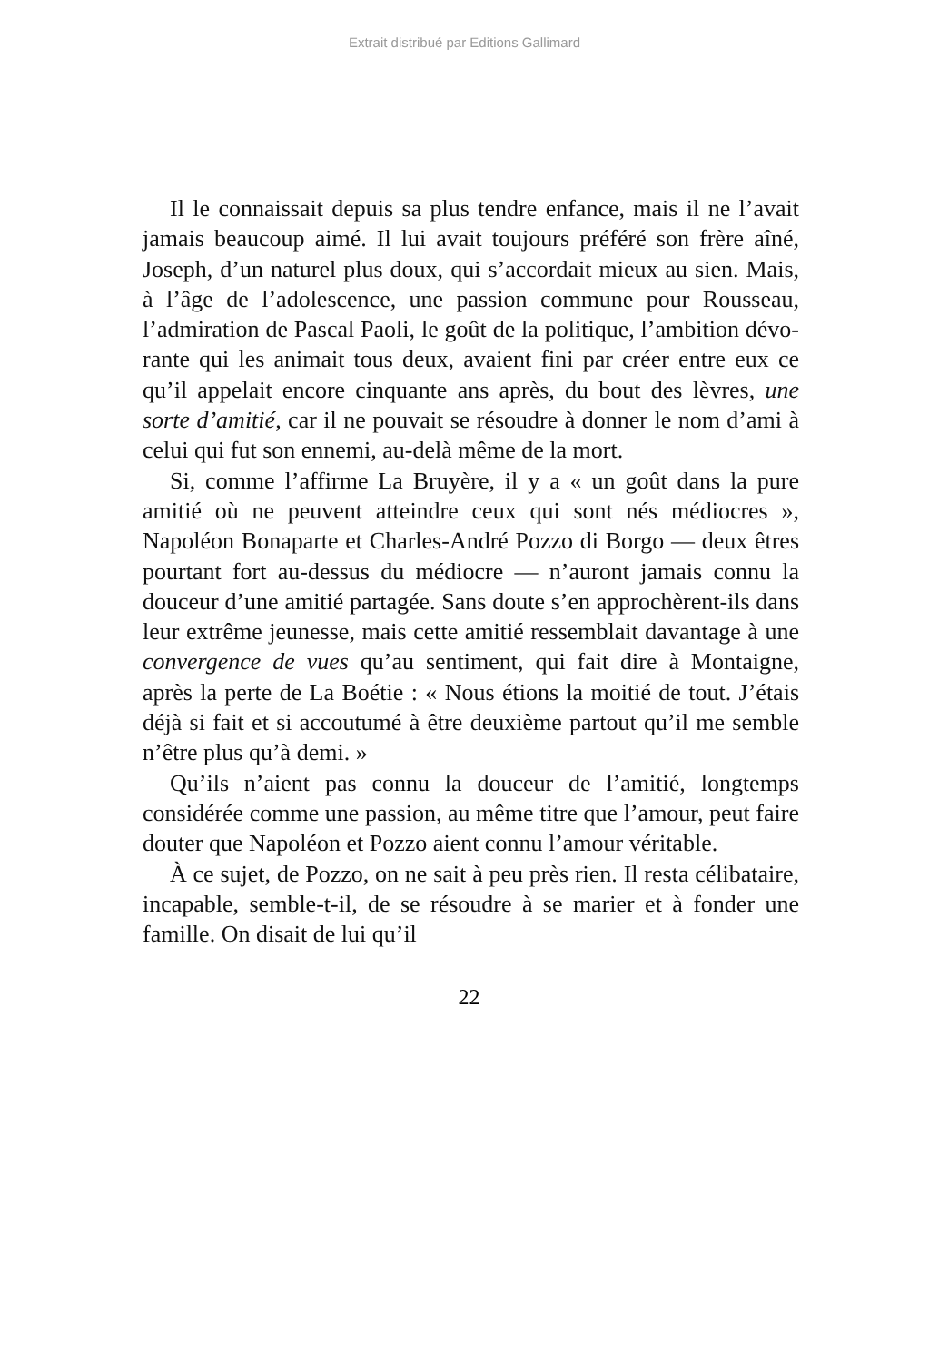Extrait distribué par Editions Gallimard
Il le connaissait depuis sa plus tendre enfance, mais il ne l’avait jamais beaucoup aimé. Il lui avait toujours pré­féré son frère aîné, Joseph, d’un naturel plus doux, qui s’accordait mieux au sien. Mais, à l’âge de l’adolescence, une passion commune pour Rousseau, l’admiration de Pascal Paoli, le goût de la politique, l’ambition dévo­rante qui les animait tous deux, avaient fini par créer entre eux ce qu’il appelait encore cinquante ans après, du bout des lèvres, une sorte d’amitié, car il ne pouvait se résoudre à donner le nom d’ami à celui qui fut son ennemi, au-delà même de la mort.
Si, comme l’affirme La Bruyère, il y a « un goût dans la pure amitié où ne peuvent atteindre ceux qui sont nés médiocres », Napoléon Bonaparte et Charles-André Pozzo di Borgo — deux êtres pourtant fort au-dessus du médiocre — n’auront jamais connu la douceur d’une amitié partagée. Sans doute s’en approchèrent-ils dans leur extrême jeunesse, mais cette amitié ressemblait davantage à une convergence de vues qu’au sentiment, qui fait dire à Montaigne, après la perte de La Boétie : « Nous étions la moitié de tout. J’étais déjà si fait et si accoutumé à être deuxième partout qu’il me semble n’être plus qu’à demi. »
Qu’ils n’aient pas connu la douceur de l’amitié, long­temps considérée comme une passion, au même titre que l’amour, peut faire douter que Napoléon et Pozzo aient connu l’amour véritable.
À ce sujet, de Pozzo, on ne sait à peu près rien. Il resta célibataire, incapable, semble-t-il, de se résoudre à se marier et à fonder une famille. On disait de lui qu’il
22